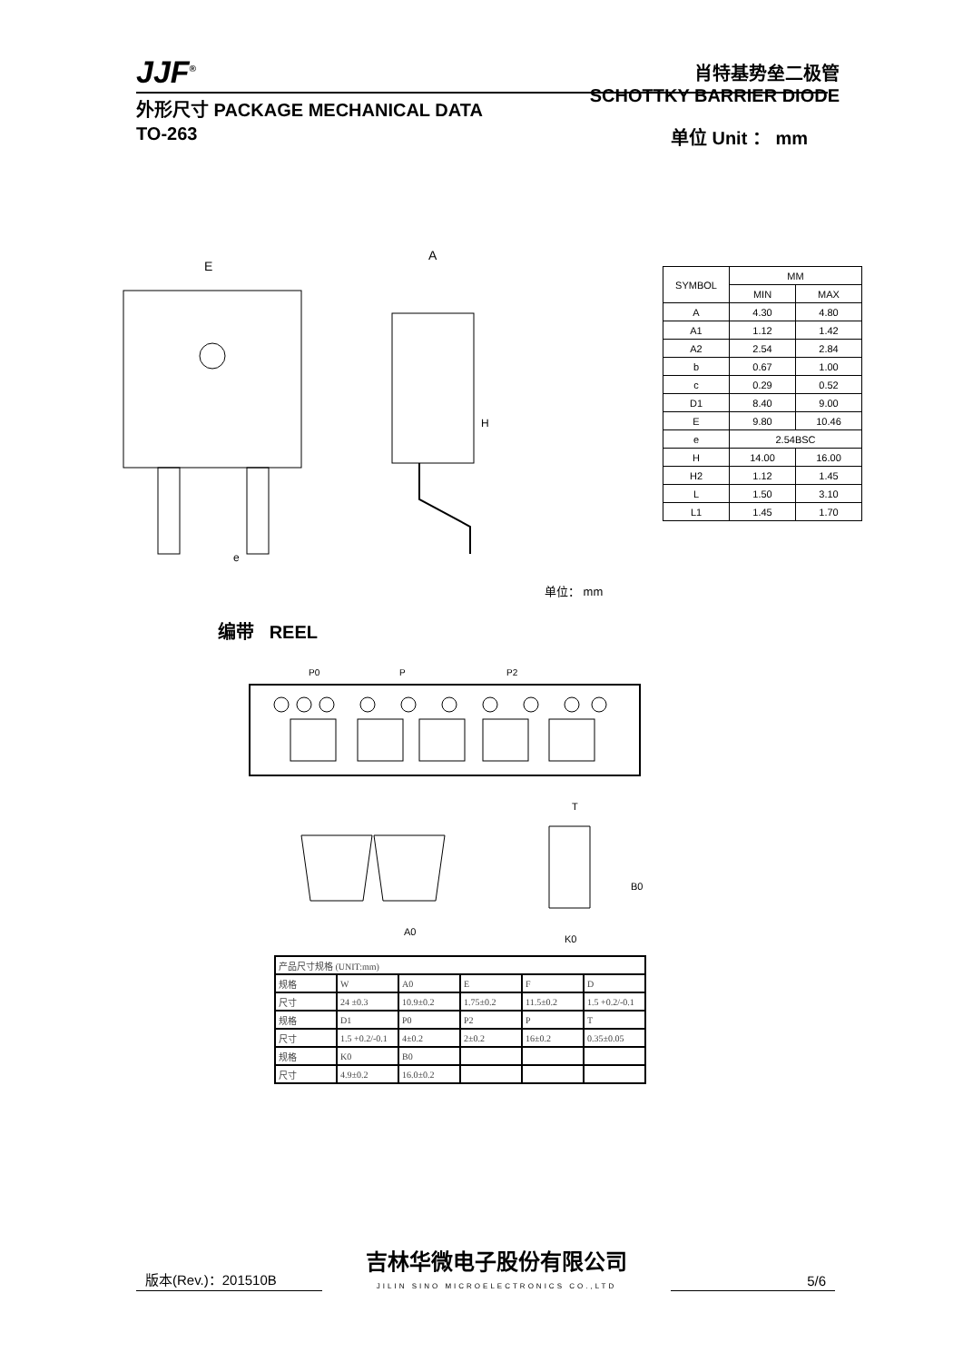JJF<sup>®</sup>
肖特基势垒二极管
SCHOTTKY BARRIER DIODE
外形尺寸 PACKAGE MECHANICAL DATA
TO-263 单位 Unit ： mm
E
A
H
e
| SYMBOL | MM | |
| --- | --- | --- |
| | MIN | MAX |
| A | 4.30 | 4.80 |
| A1 | 1.12 | 1.42 |
| A2 | 2.54 | 2.84 |
| b | 0.67 | 1.00 |
| c | 0.29 | 0.52 |
| D1 | 8.40 | 9.00 |
| E | 9.80 | 10.46 |
| e | 2.54BSC | |
| H | 14.00 | 16.00 |
| H2 | 1.12 | 1.45 |
| L | 1.50 | 3.10 |
| L1 | 1.45 | 1.70 |
单位： mm
编带 REEL
P
P0
P2
A0
K0
B0
T
| 产品尺寸规格 (UNIT:mm) | | | | | |
| 规格 | W | A0 | E | F | D |
| 尺寸 | 24 ±0.3 | 10.9±0.2 | 1.75±0.2 | 11.5±0.2 | 1.5 +0.2/-0.1 |
| 规格 | D1 | P0 | P2 | P | T |
| 尺寸 | 1.5 +0.2/-0.1 | 4±0.2 | 2±0.2 | 16±0.2 | 0.35±0.05 |
| 规格 | K0 | B0 | | | |
| 尺寸 | 4.9±0.2 | 16.0±0.2 | | | |
版本(Rev.)：201510B 吉林华微电子股份有限公司
JILIN SINO MICROELECTRONICS CO.,LTD 5/6